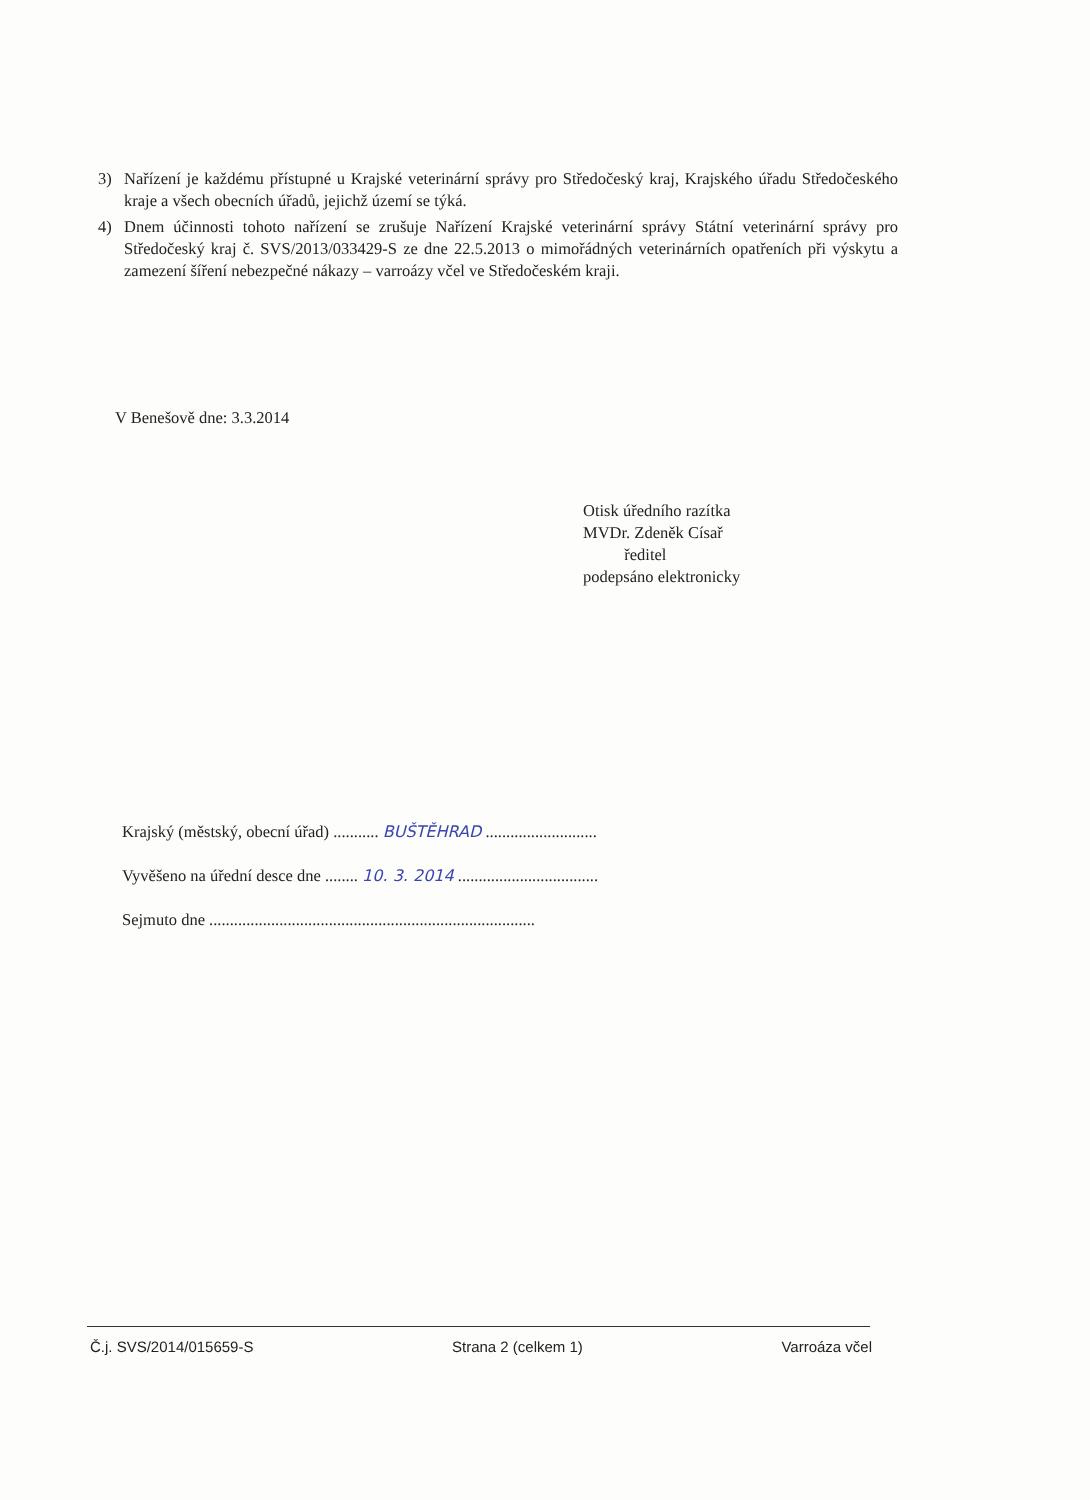3) Nařízení je každému přístupné u Krajské veterinární správy pro Středočeský kraj, Krajského úřadu Středočeského kraje a všech obecních úřadů, jejichž území se týká.
4) Dnem účinnosti tohoto nařízení se zrušuje Nařízení Krajské veterinární správy Státní veterinární správy pro Středočeský kraj č. SVS/2013/033429-S ze dne 22.5.2013 o mimořádných veterinárních opatřeních při výskytu a zamezení šíření nebezpečné nákazy – varroázy včel ve Středočeském kraji.
V Benešově dne: 3.3.2014
Otisk úředního razítka
MVDr. Zdeněk Císař
ředitel
podepsáno elektronicky
Krajský (městský, obecní úřad) ........... BUŠTĚHRAD ...........................
Vyvěšeno na úřední desce dne ........ 10. 3. 2014 ..................................
Sejmuto dne ...............................................................................
Č.j. SVS/2014/015659-S Strana 2 (celkem 1) Varroáza včel